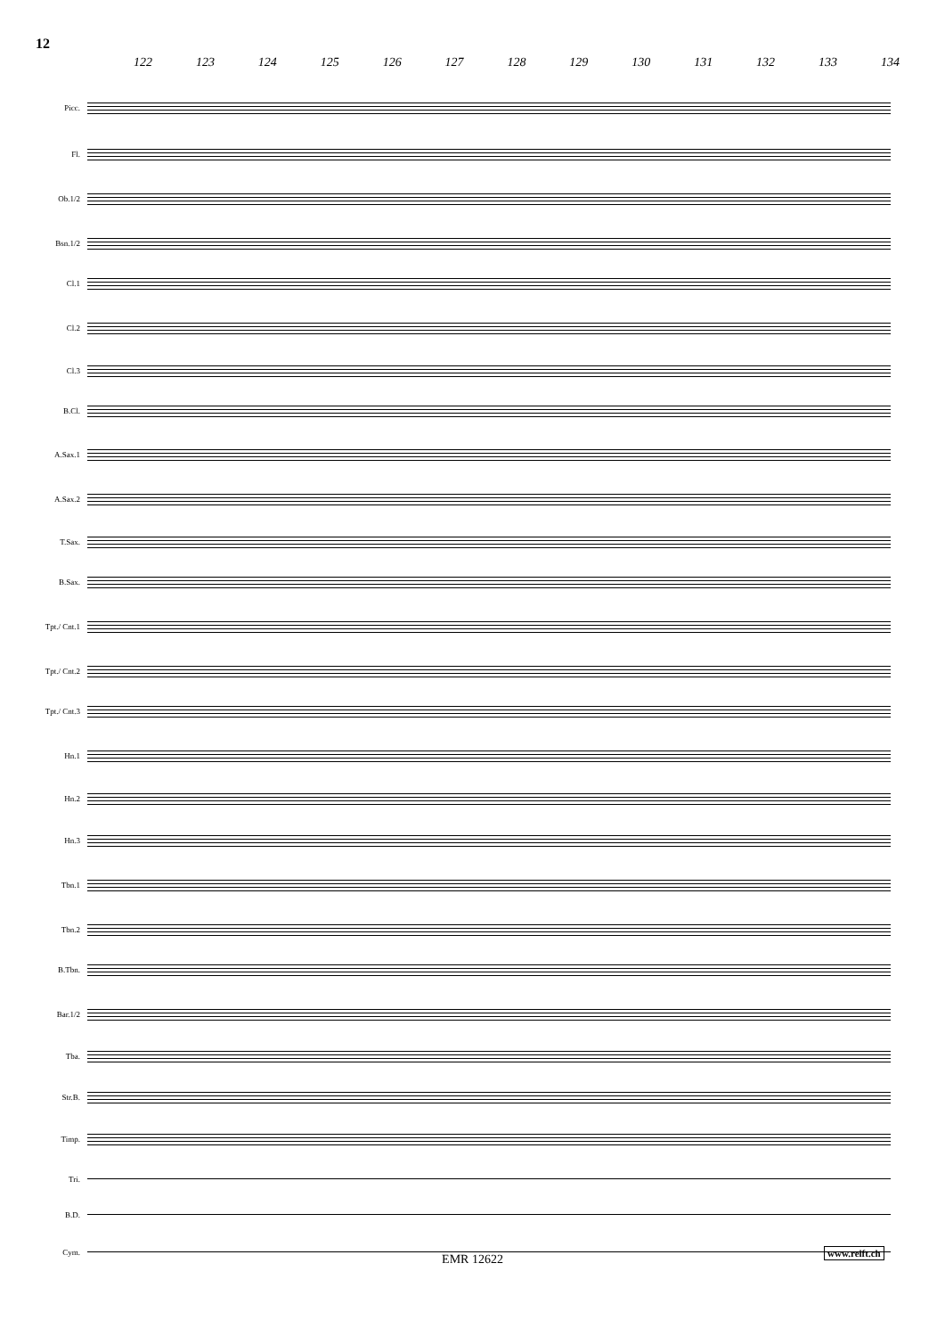12
122 123 124 125 126 127 128 129 130 131 132 133 134
Picc.
Fl.
Ob.1/2
Bsn.1/2
Cl.1
Cl.2
Cl.3
B.Cl.
A.Sax.1
A.Sax.2
T.Sax.
B.Sax.
Tpt./ Cnt.1
Tpt./ Cnt.2
Tpt./ Cnt.3
Hn.1
Hn.2
Hn.3
Tbn.1
Tbn.2
B.Tbn.
Bar.1/2
Tba.
Str.B.
Timp.
Tri.
B.D.
Cym.
EMR 12622
www.reift.ch